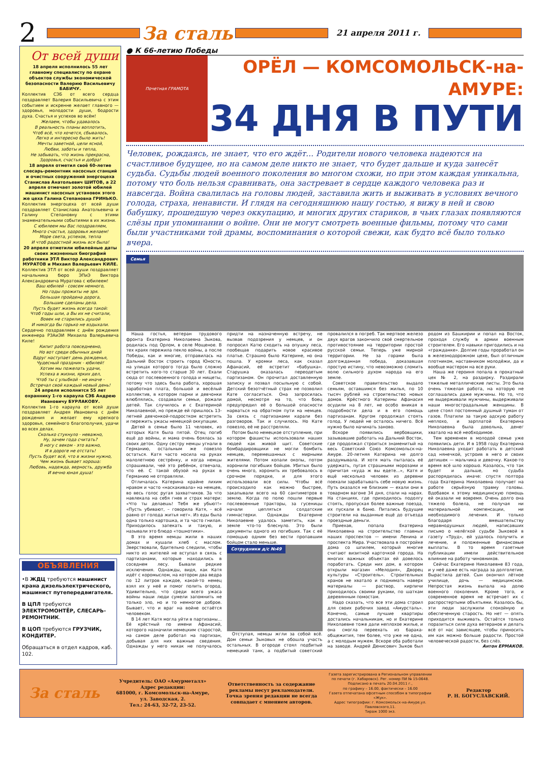2
За сталь
21 апреля 2011 г.
От всей души
18 апреля исполнилось 55 лет главному специалисту по охране объектов службы экономической безопасности Валерию Васильевичу БАБИЧУ.
Коллектив СЭБ от всего сердца поздравляет Валерия Васильевича с этим событием и искренне желает главного — здоровья, молодости души, бодрости духа. Счастья и успехов во всём!
Желаем, чтобы удавалось
В реальность планы воплотить,
Чтоб всё, что хочется, сбывалось,
Легко и интересно было жить!
Мечты заветной, цели ясной,
Любви, заботы и тепла,
Не забывать, что жизнь прекрасна,
Здоровья, счастья и добра!
18 апреля отметил своё 60-летие слесарь-ремонтник насосных станций и очистных сооружений энергоцеха Станислав Анатольевич ШИТОВ, а 22 апреля отмечает золотой юбилей машинист насосных установок этого же цеха Галина Степановна ГРИНЬКО.
Коллектив энергоцеха от всей души поздравляет Станислава Анатольевича и Галину Степановну с этими знаменательными событиями в их жизни.
С юбилеем мы Вас поздравляем,
Много счастья, здоровья желаем!
Море света, успехов, тепла
И чтоб радостной жизнь вся была!
20 апреля отметили юбилейные даты своих жизненных биографий работники ЭТЛ Виктор Александрович МУРАТОВ и Михаил Валерьевич КИЛЕ.
Коллектив ЭТЛ от всей души поздравляет начальника бюро ЭПиЭ Виктора Александровича Муратова с юбилеем!
Ваш юбилей - совсем немного,
Но годы прожиты не зря.
Большая пройдена дорога,
Большие сделаны дела.
Пусть будет жизнь всегда такой:
Чтоб годы шли, а Вы их не считали,
Вовек не старились душой
И никогда бы горько не вздыхали.
Сердечно поздравляем с днём рождения инженера РЗАиЭИ Михаила Валерьевича Киле!
Кипит работа повседневно,
Но вот среди обычных дней
Вдруг наступает день рожденья,
Чудесный праздник - юбилей!
Хотим мы пожелать удачи,
Успеха в жизни, ярких дел,
Чтоб ты с улыбкой - не иначе -
Встречал свой каждый новый день!
24 апреля исполнится 55 лет охраннику 1-го караула СЭБ Андрею Ивановичу БУРЛАКОВУ.
Коллектив 1-го караула от всей души поздравляет Андрея Ивановича с днём рождения и желает ему крепкого здоровья, семейного благополучия, удачи во всех делах.
Сколько стукнуло - неважно,
Ну, зачем года считать?
В ногу с веком - это важно,
И в дороге не отстать!
Пусть будет всё, что в жизни нужно,
Чем жизнь бывает хороша:
Любовь, надежда, верность, дружба
И вечно юная душа!
ОБЪЯВЛЕНИЯ
•В ЖДЦ требуются машинист крана дизельэлектрического, машинист путепередвигателя.
В ЦПЛ требуются ЭЛЕКТРОМОНТЁР, СЛЕСАРЬ-РЕМОНТНИК.
В ЦОП требуются ГРУЗЧИК, КОНДИТЕР.
Обращаться в отдел кадров, каб. 102.
● К 66-летию Победы
Почетная ГРАМОТА
ОРЁЛ — КОМСОМОЛЬСК-на-АМУРЕ:
34 ДНЯ В ПУТИ
Человек, рождаясь, не знает, что его ждёт... Родители нового человека надеются на счастливое будущее, но на самом деле никто не знает, что будет дальше и куда занесёт судьба. Судьбы людей военного поколения во многом схожи, но при этом каждая уникальна, потому что боль нельзя сравнивать, она застревает в сердце каждого человека раз и навсегда. Война свалилась на головы людей, заставила жить и выживать в условиях вечного голода, страха, ненависти. И глядя на сегодняшнюю нашу гостью, я вижу в ней и свою бабушку, прошедшую через оккупацию, и многих других стариков, в чьих глазах появляются слёзы при упоминании о войне. Они не могут смотреть военные фильмы, потому что сами были участниками той драмы, воспоминания о которой свежи, как будто всё было только вчера.
Семья
Наша гостья, ветеран трудового фронта Екатерина Николаевна Зыкова, родилась под Орлом, в селе Мощеное. В тех краях пережила пекло войны, а после Победы, как и многие, отправилась на Дальний Восток строить город Юности, на улицах которого тогда было сложно встретить кого-то старше 30 лет. Ехали сюда от послевоенного голода и нищеты, потому что здесь была работа, хорошая заработная плата, большой и весёлый коллектив, в котором парни и девчонки влюблялись, создавали семьи, рожали детей. Так случилось и с Екатериной Николаевной, но прежде ей пришлось 13-летней девчонкой-подростком встретить и пережить ужасы немецкой оккупации.
Детей в семье было 11 человек, из которых Катя была пятой. Отец погиб ещё до войны, и мама очень боялась за своих деток. Одну сестру немцы угнали в Германию, остальным же повезло остаться. Катя часто носила на руках малолетнюю сестрёнку, и когда немцы спрашивали, чей это ребёнок, отвечала, что её. С такой обузой на руках в Германию не отправляли.
Отличалась Катерина крайне лихим нравом и часто «наскакивала» на немцев, во весь голос ругая захватчиков. За что навлекала на себя гнев и страх матери: «Что ты делаешь! Тебя же убьют!» «Пусть убивают, – говорила Катя, - всё равно от голода житья нет». Из еды была одна только картошка, и та часто гнилая. Приходилось запекать и такую, и называли это блюдо «тошнотики».
В это время немцы жили в наших домах и кушали хлеб с маслом. Зверствовали, бдительно следили, чтобы никто из жителей не вступал в связь с партизанами, которые находились в соседнем лесу. Бывали редкие исключения. Однажды, видя, как Катя идёт с коромыслом, на котором два ведра по 12 литров каждое, какой-то немец взял их у неё и помог полить огород. Удивительно, что среди всего ужаса войны наши люди сумели запомнить не только зло, но и то немногое доброе. Бывает, что и враг на войне остаётся человеком.
В 14 лет Катя могла уйти в партизаны... Её крёстный по имени Афанасий, которого назначили немецким старостой, на самом деле работал на партизан, добывая для них важные сведения. Однажды у него никак не получалось придти на назначенную встречу, не вызвав подозрения у немцев, и он попросил Катю сходить на опушку леса, пообещав подарить новое красивое платье. Страшно было Катерине, но она пошла. У кромки леса, как сказал Афанасий, её встретит «бабушка». Старушка оказалась переодетым партизаном. Он прочитал доставленную записку и позвал посыльную с собой. Детский безотчётный страх не позволил Кате согласиться. Она запросилась домой, несмотря на то, что боец предупредил её о большой опасности нарваться на обратном пути на немцев. За связь с партизанами карали без разговоров. Так и случилось. Но Кате повезло, её не расстреляли.
Потом было немецкое отступление, при котором фашисты использовали наших людей как живой щит. Советские бомбардировщики не могли бомбить немцев, перемешанных с мирными жителями. Потом копали окопы, потом хоронили погибших бойцов. Убитых было очень много, хоронить их требовалось в срочном порядке, и для этого использовали все силы. Чтобы всё происходило как можно быстрее, закапывали всего на 60 сантиметров в землю. Когда по полю пошли первые послевоенные тракторы, за гусеницы начали цепляться солдатские гимнастерки. Однажды Екатерине Николаевне удалось заметить, как в земле что-то блеснуло. Это были документы одного из погибших. Так с её помощью одним без вести пропавшим бойцом стало меньше.
Сотрудники д/с №49
Отступая, немцы жгли за собой всё. Дом семьи Зыковых не обошла участь остальных. В огороде стоял подбитый немецкий танк, а подбитый советский провалился в погреб. Так мертвое железо двух врагов закончило своё смертельное противостояние на территории простой русской семьи. Теперь уже мирной территории. Не за горами была долгожданная победа, доказавшая простую истину, что невозможно сломить волю сильного духом народа на его земле.
Советское правительство выдало семьям, оставшимся без жилья, по 10 тысяч рублей на строительство новых домов. Крёстного Катерины Афанасия осудили на 8 лет, не особо вникая в подробности дела и в его помощь партизанам. Кругом продолжал стоять голод. У людей не осталось ничего. Всё нужно было начинать заново.
Вскоре появились вербовщики, зазывавшие работать на Дальний Восток, где продолжал строиться знаменитый на весь Советский Союз Комсомольск-на-Амуре. 20-летняя Катерина не долго раздумывала. И хотя мать пыталась её удержать, пугая страшными морозами и причитая «куда ж вы едете...», Катя и ещё несколько человек из деревни поехали зарабатывать себе новую жизнь. Путь оказался не близким — ехали они в товарном вагоне 34 дня, спали на нарах. На станциях, где приходилось подолгу стоять, пропуская более важные поезда, их пускали в баню. Питались будущие строители на выданные ещё до отъезда проездные деньги.
Приехав, попала Екатерина Николаевна на строительство главных наших проспектов — имени Ленина и проспекта Мира. Участвовала в постройке дома со шпилем, который многие считают визитной карточкой города. На многих важных объектах ей довелось поработать. Среди них дом, в котором открыли магазин «Мелодия», Дворец культуры «Строитель». Строительных кранов не хватало и поднимать наверх материалы — раствор, кирпичи приходилось своими руками, по шаткам деревянным помостам.
Надо сказать, что все эти дома строил для своих рабочих завод «Амурсталь». Конечно, самые лучшие квартиры достались начальникам, но и Екатерине Николаевне тоже дали неплохое жилье, и она смогла переехать из барака-общежития, тем более, что уже не одна, а с молодым мужем. Вскоре оба работали на заводе. Андрей Денисович Зыков был родом из Башкирии и попал на Восток, проходя службу в армии военным строителем. Его навыки пригодились и на «гражданке». Долгие годы проработал он в железнодорожном цехе, был отличным плотником, наставником молодёжи, да и вообще мастером на все руки.
Наша же героиня попала в прокатный цех № 2, на раздирку. Раздирали тяжелые металлические листы. Это была очень тяжелая работа, на которую не соглашались даже мужчины. Но то, что не выдерживали мужчины, выдерживали наши многострадальные женщины. В цехе стоял постоянный душный туман от газов. Платили за такую адскую работу неплохо, и зарплатой Екатерина Николаевна была довольна, денег хватало на всё необходимое.
Тем временем в молодой семье уже появились дети. И в 1958 году Екатерина Николаевна уходит работать в детский сад нянечкой, устроив в него и своих детишек — мальчика и девочку. Какое-то время всё шло хорошо. Казалось, что так будет и дальше, но судьба распорядилась иначе: спустя полтора года Екатерина Николаевна получает на работе серьёзную травму головы. Вдобавок к этому медицинскую помощь ей оказали не вовремя. Очень долго она тяжело болела, не получая ни материальной компенсации, ни необходимого лечения. И только благодаря вмешательству неравнодушных людей, написавших письмо о нелёгкой судьбе Зыковой в газету «Труд», ей удалось получить и лечение, и положенные финансовые выплаты. В то время газетные публикации имели действительное влияние на работу чиновников.
Сейчас Екатерине Николаевне 83 года, и у неё даже есть награда за долголетие. Вырастила детей. Сын окончил лётное училище, дочь — медицинское. Непростая жизнь выпала на долю военного поколения. Кроме того, и современное время не встречает их с распростертыми объятьями. Казалось бы, эти люди заслужили спокойную и обеспеченную старость. Но нет — опять приходится выживать. Остаётся только поразиться силе духа ветеранов и делать всё от нас зависящее, чтобы приносить им как можно больше радости. Простой человеческой радости, без слёз.
Антон ЕРМАКОВ.
За сталь
Учредитель: ОАО «Амурметалл»
Адрес редакции:
681000, г. Комсомольск-на-Амуре,
ул. Заводская, 2.
Тел.: 24-63, 32-72, 23-52.
Ответственность за содержание рекламы несут рекламодатели.
Точка зрения редакции не всегда совпадает с мнением авторов.
Газета зарегистрирована в Региональном управлении по печати (г. Хабаровск). Рег. номер ПИ № 15-0648.
Подписано в печать 20.04.2011 г.,
по графику – 16.00, фактически – 16.00
Газета отпечатана офсетным способом в типографии «Жук».
Адрес типографии: г. Комсомольск-на-Амуре,ул. Павловского,11.
Тираж 1000 экз.
Редактор
Р. Н. БОГУСЛАВСКИЙ.